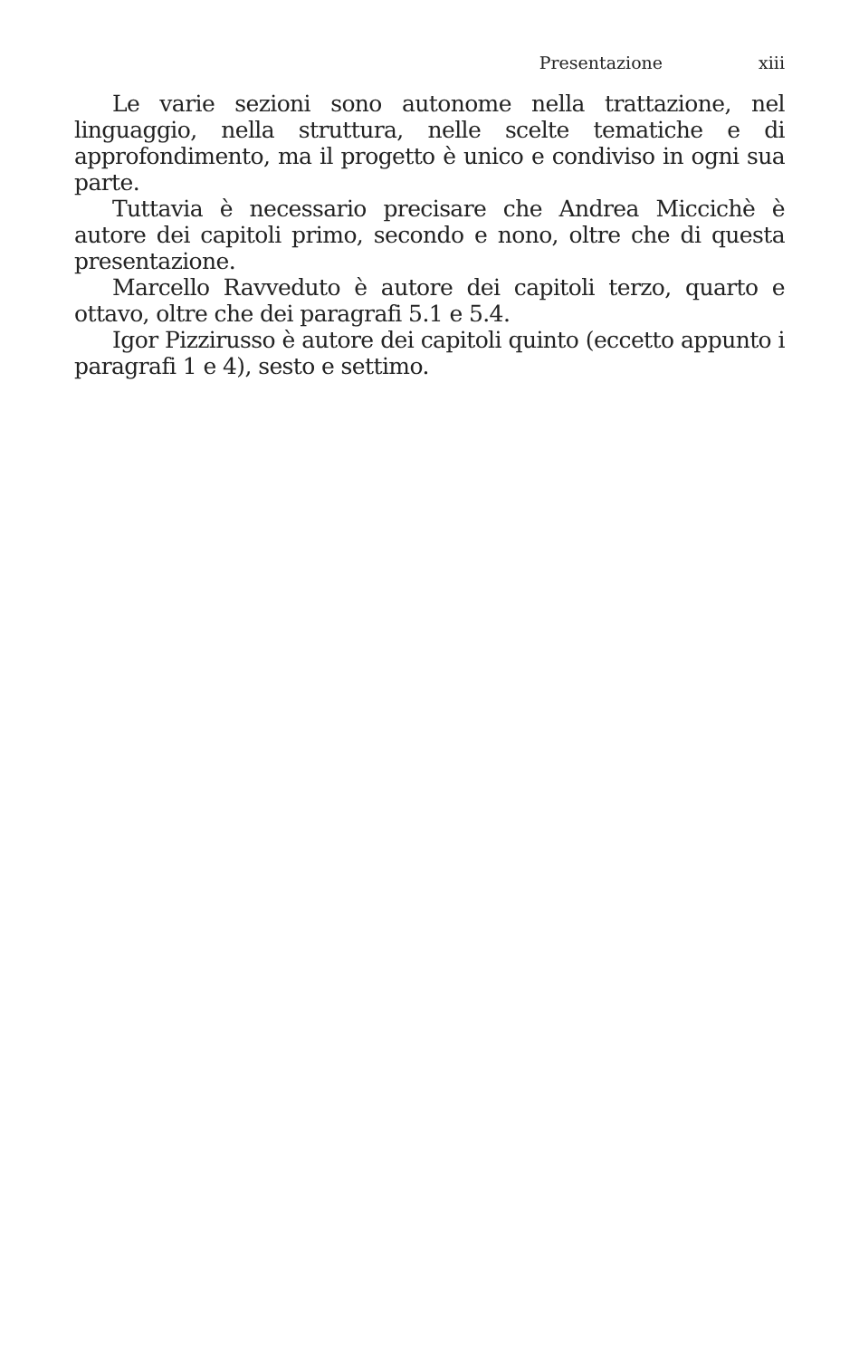Presentazione xiii
Le varie sezioni sono autonome nella trattazione, nel linguaggio, nella struttura, nelle scelte tematiche e di approfondimento, ma il progetto è unico e condiviso in ogni sua parte.
Tuttavia è necessario precisare che Andrea Miccichè è autore dei capitoli primo, secondo e nono, oltre che di questa presentazione.
Marcello Ravveduto è autore dei capitoli terzo, quarto e ottavo, oltre che dei paragrafi 5.1 e 5.4.
Igor Pizzirusso è autore dei capitoli quinto (eccetto appunto i paragrafi 1 e 4), sesto e settimo.